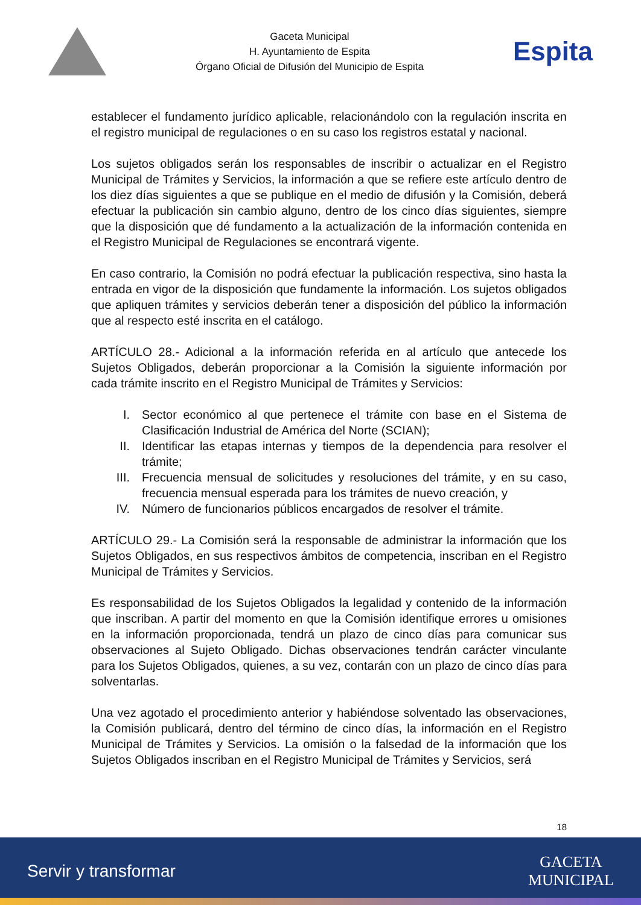Gaceta Municipal
H. Ayuntamiento de Espita
Órgano Oficial de Difusión del Municipio de Espita
Espita
establecer el fundamento jurídico aplicable, relacionándolo con la regulación inscrita en el registro municipal de regulaciones o en su caso los registros estatal y nacional.
Los sujetos obligados serán los responsables de inscribir o actualizar en el Registro Municipal de Trámites y Servicios, la información a que se refiere este artículo dentro de los diez días siguientes a que se publique en el medio de difusión y la Comisión, deberá efectuar la publicación sin cambio alguno, dentro de los cinco días siguientes, siempre que la disposición que dé fundamento a la actualización de la información contenida en el Registro Municipal de Regulaciones se encontrará vigente.
En caso contrario, la Comisión no podrá efectuar la publicación respectiva, sino hasta la entrada en vigor de la disposición que fundamente la información. Los sujetos obligados que apliquen trámites y servicios deberán tener a disposición del público la información que al respecto esté inscrita en el catálogo.
ARTÍCULO 28.- Adicional a la información referida en al artículo que antecede los Sujetos Obligados, deberán proporcionar a la Comisión la siguiente información por cada trámite inscrito en el Registro Municipal de Trámites y Servicios:
I. Sector económico al que pertenece el trámite con base en el Sistema de Clasificación Industrial de América del Norte (SCIAN);
II. Identificar las etapas internas y tiempos de la dependencia para resolver el trámite;
III. Frecuencia mensual de solicitudes y resoluciones del trámite, y en su caso, frecuencia mensual esperada para los trámites de nuevo creación, y
IV. Número de funcionarios públicos encargados de resolver el trámite.
ARTÍCULO 29.- La Comisión será la responsable de administrar la información que los Sujetos Obligados, en sus respectivos ámbitos de competencia, inscriban en el Registro Municipal de Trámites y Servicios.
Es responsabilidad de los Sujetos Obligados la legalidad y contenido de la información que inscriban. A partir del momento en que la Comisión identifique errores u omisiones en la información proporcionada, tendrá un plazo de cinco días para comunicar sus observaciones al Sujeto Obligado. Dichas observaciones tendrán carácter vinculante para los Sujetos Obligados, quienes, a su vez, contarán con un plazo de cinco días para solventarlas.
Una vez agotado el procedimiento anterior y habiéndose solventado las observaciones, la Comisión publicará, dentro del término de cinco días, la información en el Registro Municipal de Trámites y Servicios. La omisión o la falsedad de la información que los Sujetos Obligados inscriban en el Registro Municipal de Trámites y Servicios, será
18
Servir y transformar
GACETA
MUNICIPAL